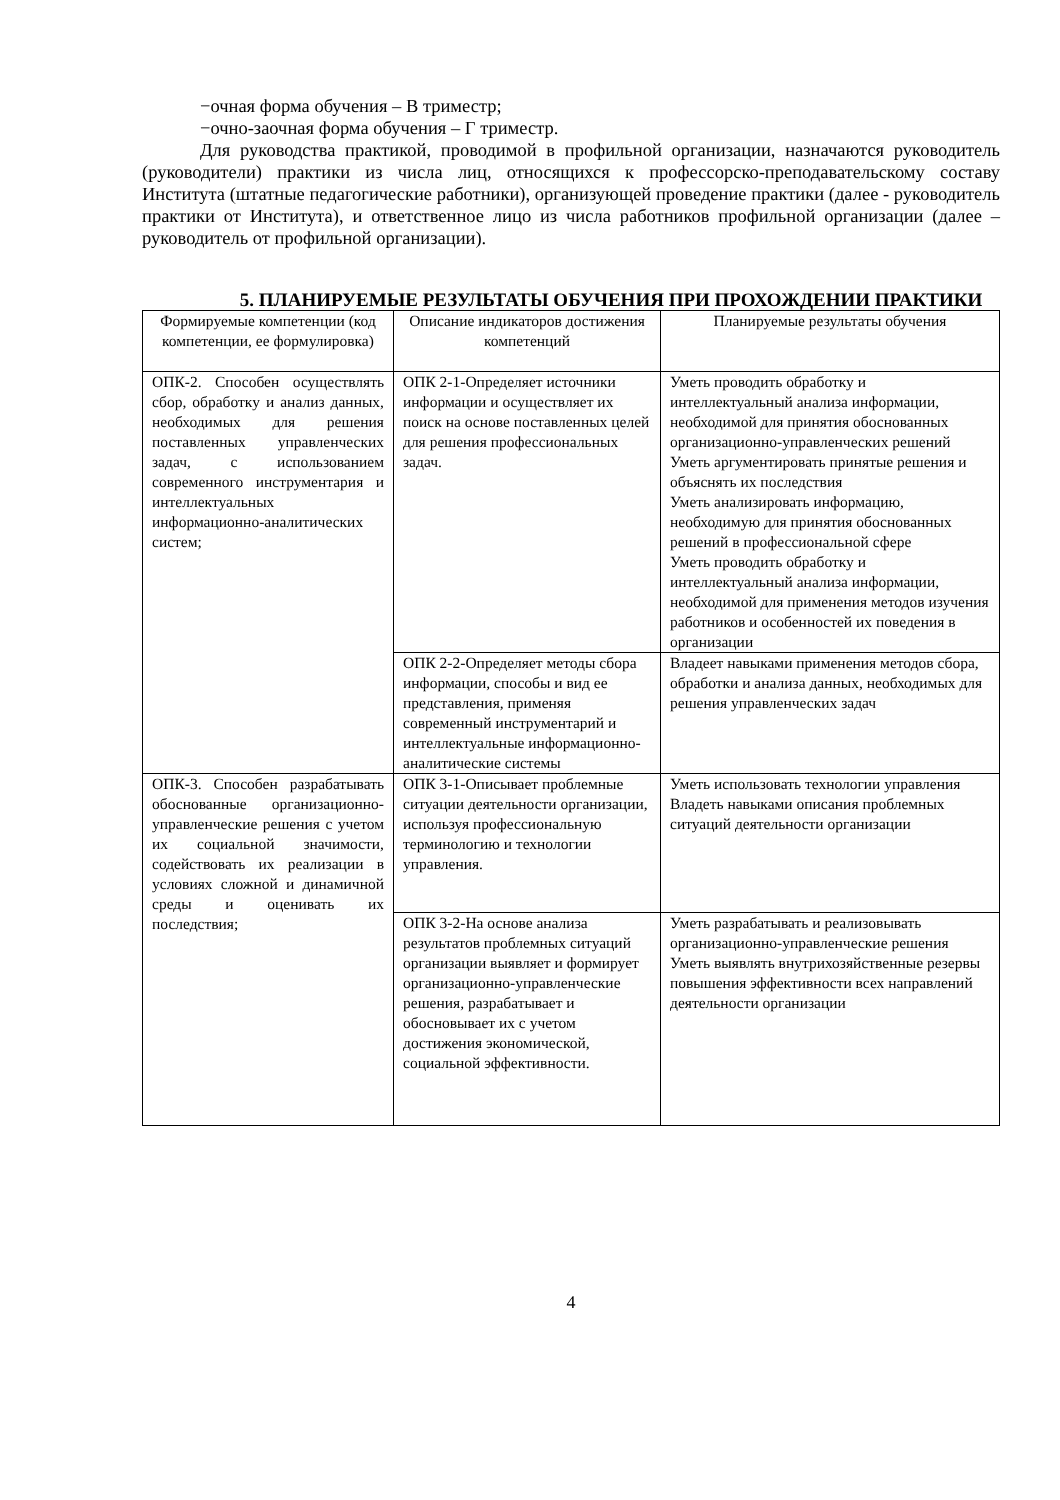−очная форма обучения – В триместр;
−очно-заочная форма обучения – Г триместр.
Для руководства практикой, проводимой в профильной организации, назначаются руководитель (руководители) практики из числа лиц, относящихся к профессорско-преподавательскому составу Института (штатные педагогические работники), организующей проведение практики (далее - руководитель практики от Института), и ответственное лицо из числа работников профильной организации (далее –руководитель от профильной организации).
5. ПЛАНИРУЕМЫЕ РЕЗУЛЬТАТЫ ОБУЧЕНИЯ ПРИ ПРОХОЖДЕНИИ ПРАКТИКИ
| Формируемые компетенции (код компетенции, ее формулировка) | Описание индикаторов достижения компетенций | Планируемые результаты обучения |
| ОПК-2. Способен осуществлять сбор, обработку и анализ данных, необходимых для решения поставленных управленческих задач, с использованием современного инструментария и интеллектуальных информационно-аналитических систем; | ОПК 2-1-Определяет источники информации и осуществляет их поиск на основе поставленных целей для решения профессиональных задач. | Уметь проводить обработку и интеллектуальный анализа информации, необходимой для принятия обоснованных организационно-управленческих решений Уметь аргументировать принятые решения и объяснять их последствия Уметь анализировать информацию, необходимую для принятия обоснованных решений в профессиональной сфере Уметь проводить обработку и интеллектуальный анализа информации, необходимой для применения методов изучения работников и особенностей их поведения в организации |
| | ОПК 2-2-Определяет методы сбора информации, способы и вид ее представления, применяя современный инструментарий и интеллектуальные информационно-аналитические системы | Владеет навыками применения методов сбора, обработки и анализа данных, необходимых для решения управленческих задач |
| ОПК-3. Способен разрабатывать обоснованные организационно-управленческие решения с учетом их социальной значимости, содействовать их реализации в условиях сложной и динамичной среды и оценивать их последствия; | ОПК 3-1-Описывает проблемные ситуации деятельности организации, используя профессиональную терминологию и технологии управления. | Уметь использовать технологии управления Владеть навыками описания проблемных ситуаций деятельности организации |
| | ОПК 3-2-На основе анализа результатов проблемных ситуаций организации выявляет и формирует организационно-управленческие решения, разрабатывает и обосновывает их с учетом достижения экономической, социальной эффективности. | Уметь разрабатывать и реализовывать организационно-управленческие решения Уметь выявлять внутрихозяйственные резервы повышения эффективности всех направлений деятельности организации |
4